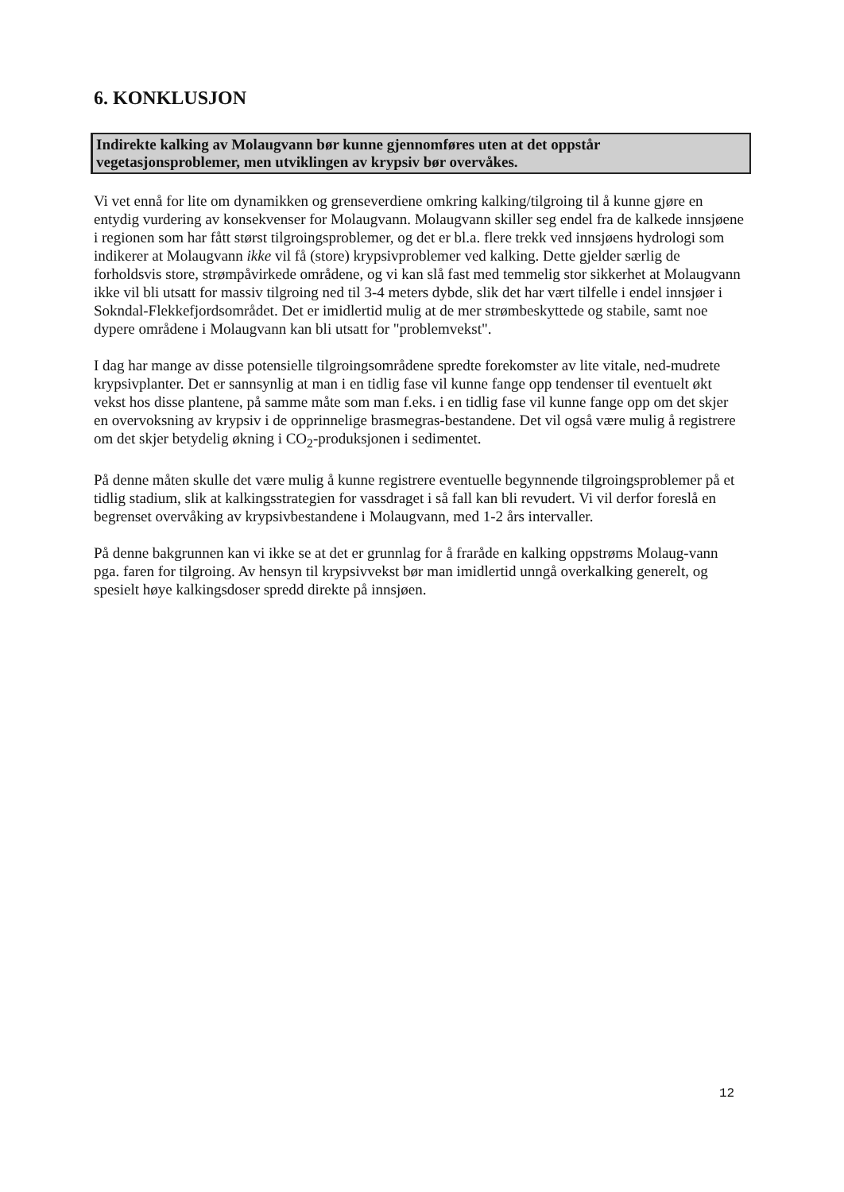6. KONKLUSJON
Indirekte kalking av Molaugvann bør kunne gjennomføres uten at det oppstår vegetasjonsproblemer, men utviklingen av krypsiv bør overvåkes.
Vi vet ennå for lite om dynamikken og grenseverdiene omkring kalking/tilgroing til å kunne gjøre en entydig vurdering av konsekvenser for Molaugvann. Molaugvann skiller seg endel fra de kalkede innsjøene i regionen som har fått størst tilgroingsproblemer, og det er bl.a. flere trekk ved innsjøens hydrologi som indikerer at Molaugvann ikke vil få (store) krypsivproblemer ved kalking. Dette gjelder særlig de forholdsvis store, strømpåvirkede områdene, og vi kan slå fast med temmelig stor sikkerhet at Molaugvann ikke vil bli utsatt for massiv tilgroing ned til 3-4 meters dybde, slik det har vært tilfelle i endel innsjøer i Sokndal-Flekkefjordsområdet. Det er imidlertid mulig at de mer strømbeskyttede og stabile, samt noe dypere områdene i Molaugvann kan bli utsatt for "problemvekst".
I dag har mange av disse potensielle tilgroingsområdene spredte forekomster av lite vitale, ned-mudrete krypsivplanter. Det er sannsynlig at man i en tidlig fase vil kunne fange opp tendenser til eventuelt økt vekst hos disse plantene, på samme måte som man f.eks. i en tidlig fase vil kunne fange opp om det skjer en overvoksning av krypsiv i de opprinnelige brasmegras-bestandene. Det vil også være mulig å registrere om det skjer betydelig økning i CO<sub>2</sub>-produksjonen i sedimentet.
På denne måten skulle det være mulig å kunne registrere eventuelle begynnende tilgroingsproblemer på et tidlig stadium, slik at kalkingsstrategien for vassdraget i så fall kan bli revudert. Vi vil derfor foreslå en begrenset overvåking av krypsivbestandene i Molaugvann, med 1-2 års intervaller.
På denne bakgrunnen kan vi ikke se at det er grunnlag for å fraråde en kalking oppstrøms Molaug-vann pga. faren for tilgroing. Av hensyn til krypsivvekst bør man imidlertid unngå overkalking generelt, og spesielt høye kalkingsdoser spredd direkte på innsjøen.
12